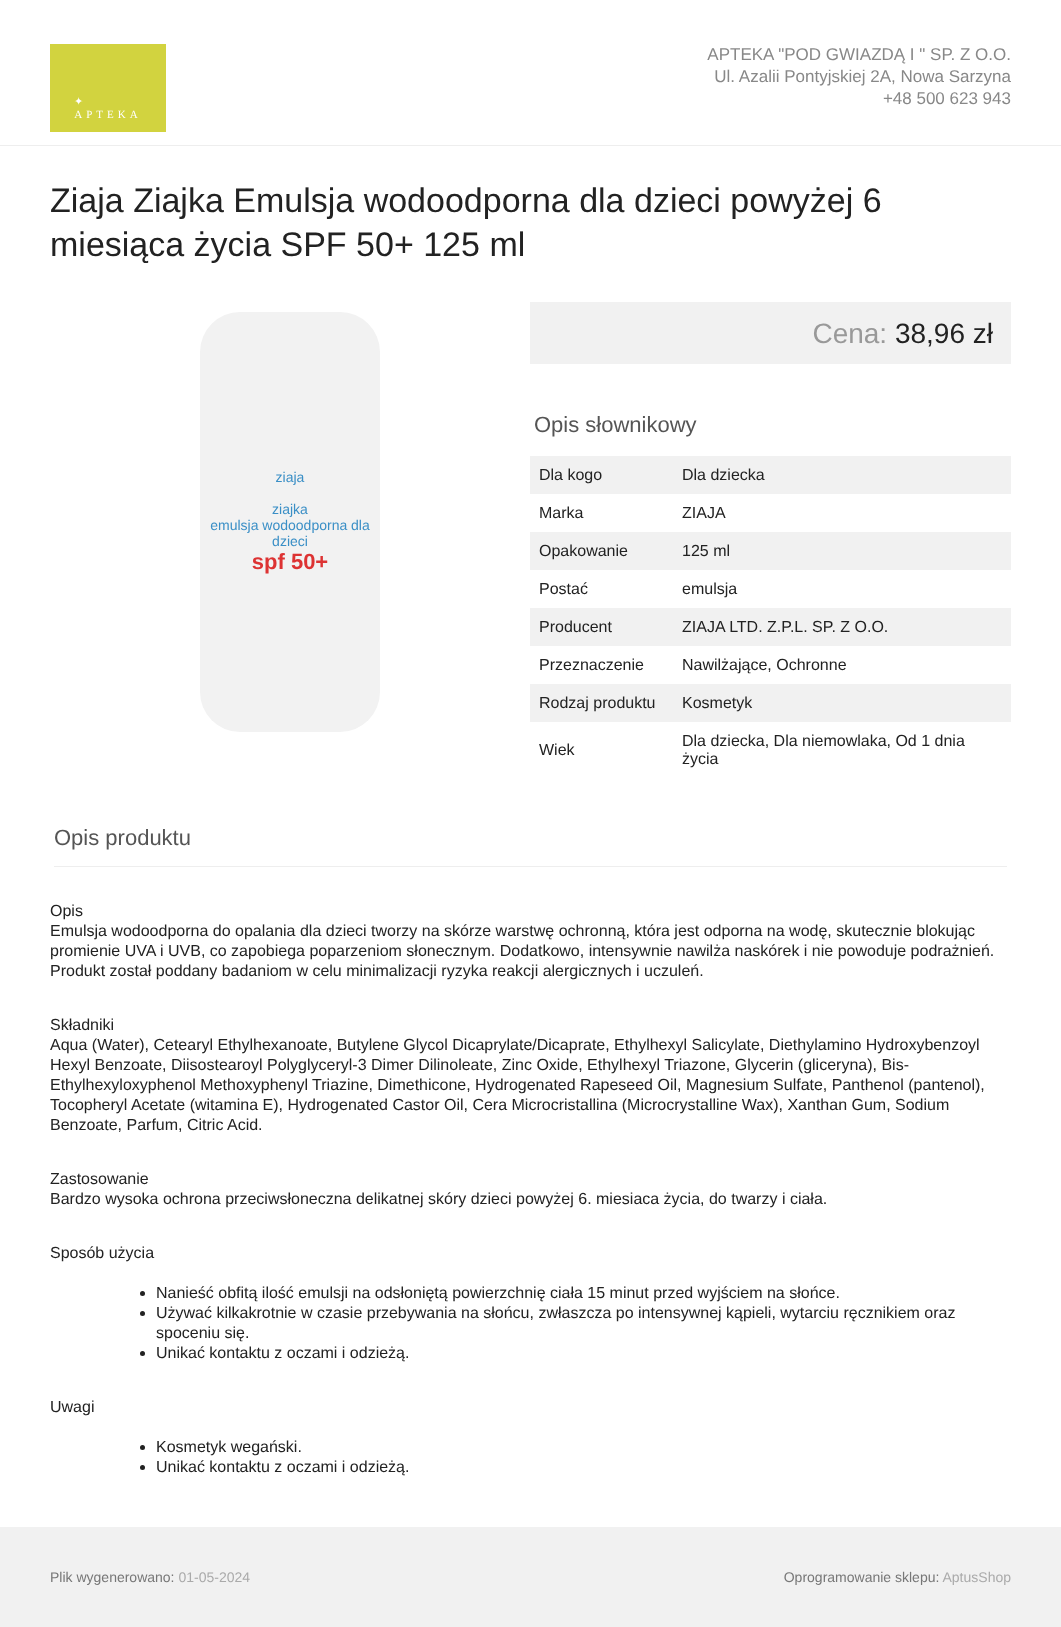✦
APTEKA
APTEKA "POD GWIAZDĄ I " SP. Z O.O.
Ul. Azalii Pontyjskiej 2A, Nowa Sarzyna
+48 500 623 943
Ziaja Ziajka Emulsja wodoodporna dla dzieci powyżej 6 miesiąca życia SPF 50+ 125 ml
ziaja
ziajka
emulsja wodoodporna dla dzieci
spf 50+
Cena: 38,96 zł
Opis słownikowy
| Dla kogo | Dla dziecka |
| Marka | ZIAJA |
| Opakowanie | 125 ml |
| Postać | emulsja |
| Producent | ZIAJA LTD. Z.P.L. SP. Z O.O. |
| Przeznaczenie | Nawilżające, Ochronne |
| Rodzaj produktu | Kosmetyk |
| Wiek | Dla dziecka, Dla niemowlaka, Od 1 dnia życia |
Opis produktu
Opis
Emulsja wodoodporna do opalania dla dzieci tworzy na skórze warstwę ochronną, która jest odporna na wodę, skutecznie blokując promienie UVA i UVB, co zapobiega poparzeniom słonecznym. Dodatkowo, intensywnie nawilża naskórek i nie powoduje podrażnień. Produkt został poddany badaniom w celu minimalizacji ryzyka reakcji alergicznych i uczuleń.
Składniki
Aqua (Water), Cetearyl Ethylhexanoate, Butylene Glycol Dicaprylate/Dicaprate, Ethylhexyl Salicylate, Diethylamino Hydroxybenzoyl Hexyl Benzoate, Diisostearoyl Polyglyceryl-3 Dimer Dilinoleate, Zinc Oxide, Ethylhexyl Triazone, Glycerin (gliceryna), Bis-Ethylhexyloxyphenol Methoxyphenyl Triazine, Dimethicone, Hydrogenated Rapeseed Oil, Magnesium Sulfate, Panthenol (pantenol), Tocopheryl Acetate (witamina E), Hydrogenated Castor Oil, Cera Microcristallina (Microcrystalline Wax), Xanthan Gum, Sodium Benzoate, Parfum, Citric Acid.
Zastosowanie
Bardzo wysoka ochrona przeciwsłoneczna delikatnej skóry dzieci powyżej 6. miesiaca życia, do twarzy i ciała.
Sposób użycia
Nanieść obfitą ilość emulsji na odsłoniętą powierzchnię ciała 15 minut przed wyjściem na słońce.
Używać kilkakrotnie w czasie przebywania na słońcu, zwłaszcza po intensywnej kąpieli, wytarciu ręcznikiem oraz spoceniu się.
Unikać kontaktu z oczami i odzieżą.
Uwagi
Kosmetyk wegański.
Unikać kontaktu z oczami i odzieżą.
Plik wygenerowano: 01-05-2024
Oprogramowanie sklepu: AptusShop